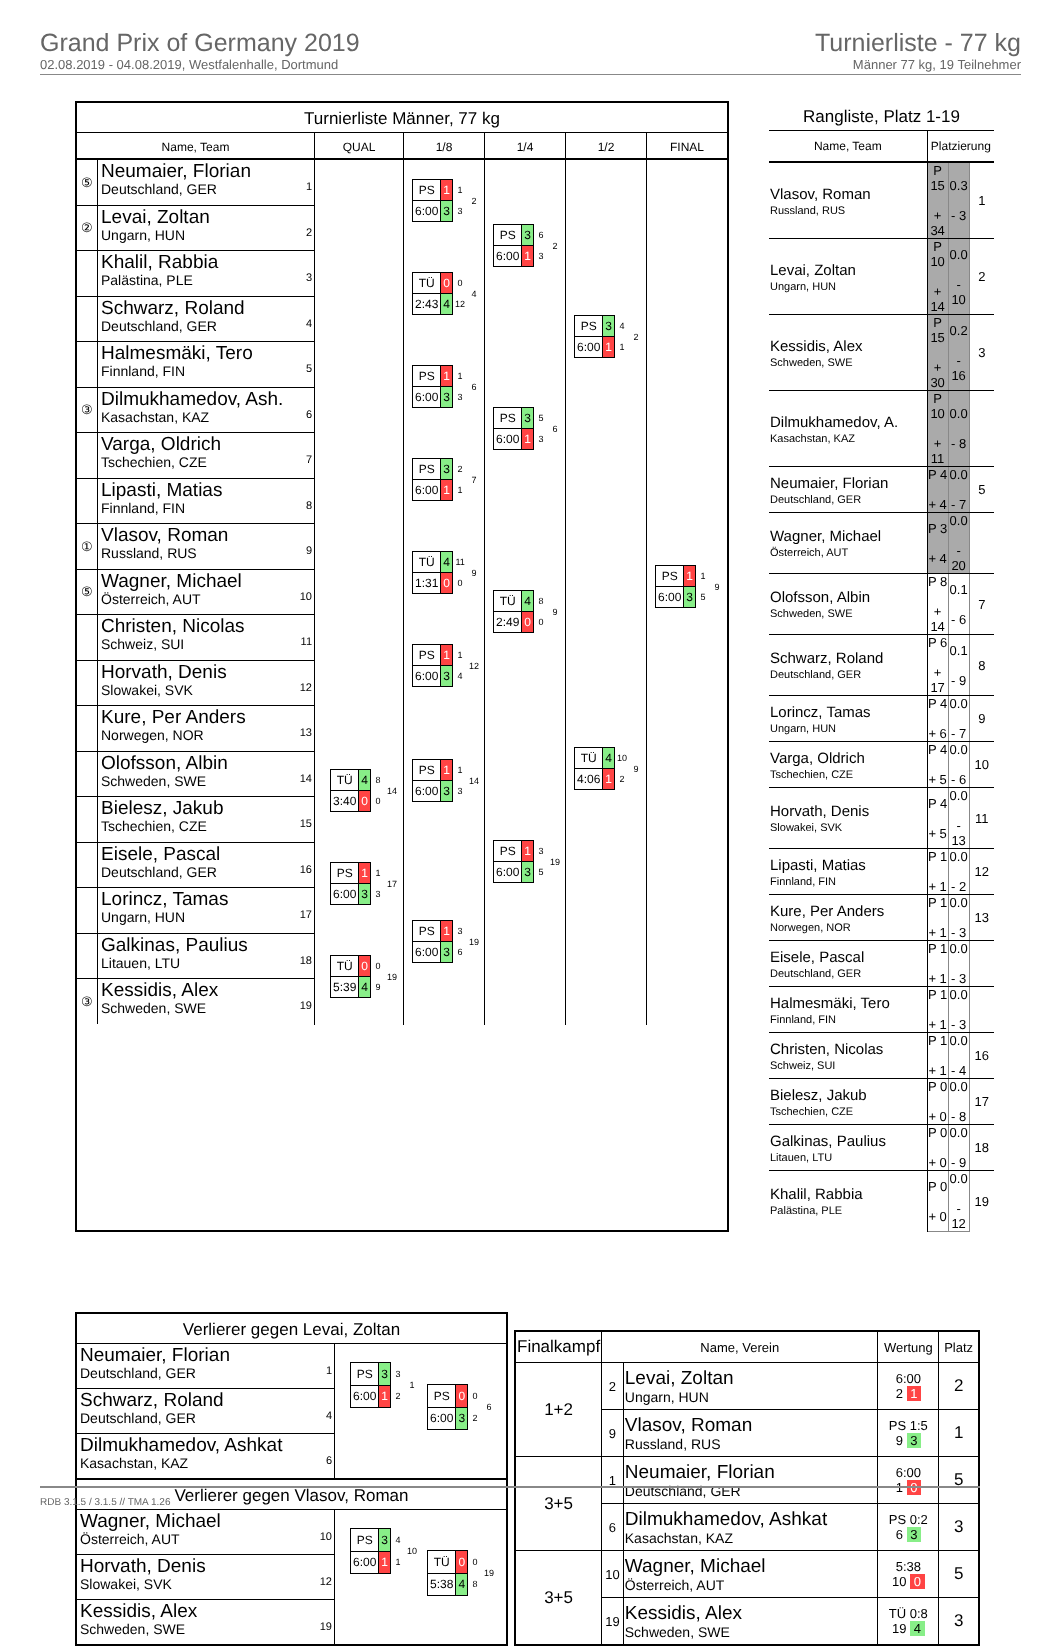Grand Prix of Germany 2019
02.08.2019 - 04.08.2019, Westfalenhalle, Dortmund
Turnierliste - 77 kg
Männer 77 kg, 19 Teilnehmer
Turnierliste Männer, 77 kg
Name, Team QUAL 1/8 1/4 1/2 FINAL
⑤
Neumaier, Florian
Deutschland, GER
1
②
Levai, Zoltan
Ungarn, HUN
2
Khalil, Rabbia
Palästina, PLE
3
Schwarz, Roland
Deutschland, GER
4
Halmesmäki, Tero
Finnland, FIN
5
③
Dilmukhamedov, Ash.
Kasachstan, KAZ
6
Varga, Oldrich
Tschechien, CZE
7
Lipasti, Matias
Finnland, FIN
8
①
Vlasov, Roman
Russland, RUS
9
⑤
Wagner, Michael
Österreich, AUT
10
Christen, Nicolas
Schweiz, SUI
11
Horvath, Denis
Slowakei, SVK
12
Kure, Per Anders
Norwegen, NOR
13
Olofsson, Albin
Schweden, SWE
14
Bielesz, Jakub
Tschechien, CZE
15
Eisele, Pascal
Deutschland, GER
16
Lorincz, Tamas
Ungarn, HUN
17
Galkinas, Paulius
Litauen, LTU
18
③
Kessidis, Alex
Schweden, SWE
19
| TÜ | 4 | 8 | 14 |
| 3:40 | 0 | 0 | |
| PS | 1 | 1 | 17 |
| 6:00 | 3 | 3 | |
| TÜ | 0 | 0 | 19 |
| 5:39 | 4 | 9 | |
| PS | 1 | 1 | 2 |
| 6:00 | 3 | 3 | |
| TÜ | 0 | 0 | 4 |
| 2:43 | 4 | 12 | |
| PS | 1 | 1 | 6 |
| 6:00 | 3 | 3 | |
| PS | 3 | 2 | 7 |
| 6:00 | 1 | 1 | |
| TÜ | 4 | 11 | 9 |
| 1:31 | 0 | 0 | |
| PS | 1 | 1 | 12 |
| 6:00 | 3 | 4 | |
| PS | 1 | 1 | 14 |
| 6:00 | 3 | 3 | |
| PS | 1 | 3 | 19 |
| 6:00 | 3 | 6 | |
| PS | 3 | 6 | 2 |
| 6:00 | 1 | 3 | |
| PS | 3 | 5 | 6 |
| 6:00 | 1 | 3 | |
| TÜ | 4 | 8 | 9 |
| 2:49 | 0 | 0 | |
| PS | 1 | 3 | 19 |
| 6:00 | 3 | 5 | |
| PS | 3 | 4 | 2 |
| 6:00 | 1 | 1 | |
| TÜ | 4 | 10 | 9 |
| 4:06 | 1 | 2 | |
| PS | 1 | 1 | 9 |
| 6:00 | 3 | 5 | |
Rangliste, Platz 1-19
| Name, Team | Platzierung | | |
| Vlasov, Roman Russland, RUS | P 15 + 34 | 0.3 - 3 | 1 |
| Levai, Zoltan Ungarn, HUN | P 10 + 14 | 0.0 - 10 | 2 |
| Kessidis, Alex Schweden, SWE | P 15 + 30 | 0.2 - 16 | 3 |
| Dilmukhamedov, A. Kasachstan, KAZ | P 10 + 11 | 0.0 - 8 | |
| Neumaier, Florian Deutschland, GER | P 4 + 4 | 0.0 - 7 | 5 |
| Wagner, Michael Österreich, AUT | P 3 + 4 | 0.0 - 20 | |
| Olofsson, Albin Schweden, SWE | P 8 + 14 | 0.1 - 6 | 7 |
| Schwarz, Roland Deutschland, GER | P 6 + 17 | 0.1 - 9 | 8 |
| Lorincz, Tamas Ungarn, HUN | P 4 + 6 | 0.0 - 7 | 9 |
| Varga, Oldrich Tschechien, CZE | P 4 + 5 | 0.0 - 6 | 10 |
| Horvath, Denis Slowakei, SVK | P 4 + 5 | 0.0 - 13 | 11 |
| Lipasti, Matias Finnland, FIN | P 1 + 1 | 0.0 - 2 | 12 |
| Kure, Per Anders Norwegen, NOR | P 1 + 1 | 0.0 - 3 | 13 |
| Eisele, Pascal Deutschland, GER | P 1 + 1 | 0.0 - 3 | |
| Halmesmäki, Tero Finnland, FIN | P 1 + 1 | 0.0 - 3 | |
| Christen, Nicolas Schweiz, SUI | P 1 + 1 | 0.0 - 4 | 16 |
| Bielesz, Jakub Tschechien, CZE | P 0 + 0 | 0.0 - 8 | 17 |
| Galkinas, Paulius Litauen, LTU | P 0 + 0 | 0.0 - 9 | 18 |
| Khalil, Rabbia Palästina, PLE | P 0 + 0 | 0.0 - 12 | 19 |
Verlierer gegen Levai, Zoltan
Neumaier, Florian
Deutschland, GER
1
Schwarz, Roland
Deutschland, GER
4
Dilmukhamedov, Ashkat
Kasachstan, KAZ
6
| PS | 3 | 3 | 1 |
| 6:00 | 1 | 2 | |
| PS | 0 | 0 | 6 |
| 6:00 | 3 | 2 | |
Verlierer gegen Vlasov, Roman
Wagner, Michael
Österreich, AUT
10
Horvath, Denis
Slowakei, SVK
12
Kessidis, Alex
Schweden, SWE
19
| PS | 3 | 4 | 10 |
| 6:00 | 1 | 1 | |
| TÜ | 0 | 0 | 19 |
| 5:38 | 4 | 8 | |
| Finalkampf | Name, Verein | | Wertung | Platz |
| --- | --- | --- | --- | --- |
| 1+2 | 2 | Levai, Zoltan Ungarn, HUN | 6:00 2 1 | 2 |
| | 9 | Vlasov, Roman Russland, RUS | PS 1:5 9 3 | 1 |
| 3+5 | 1 | Neumaier, Florian Deutschland, GER | 6:00 1 0 | 5 |
| | 6 | Dilmukhamedov, Ashkat Kasachstan, KAZ | PS 0:2 6 3 | 3 |
| 3+5 | 10 | Wagner, Michael Österreich, AUT | 5:38 10 0 | 5 |
| | 19 | Kessidis, Alex Schweden, SWE | TÜ 0:8 19 4 | 3 |
RDB 3.1.5 / 3.1.5 // TMA 1.26